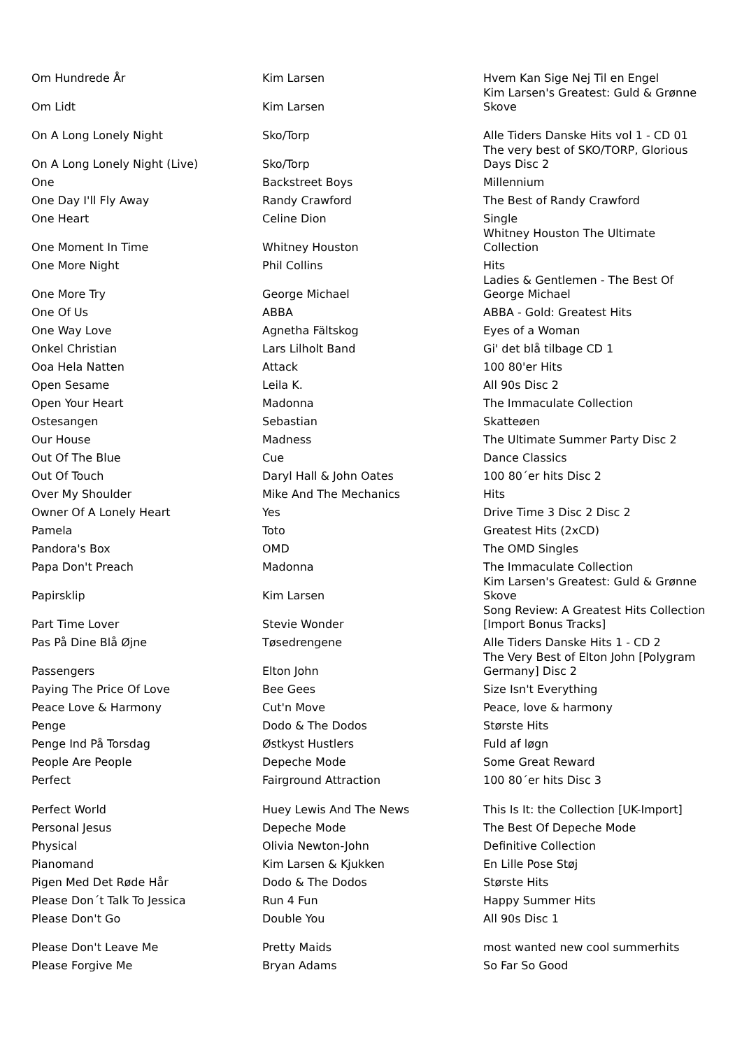| Om Hundrede År | Kim Larsen | Hvem Kan Sige Nej Til en Engel |
| Om Lidt | Kim Larsen | Kim Larsen's Greatest: Guld & Grønne Skove |
| On A Long Lonely Night | Sko/Torp | Alle Tiders Danske Hits vol 1 - CD 01 |
| On A Long Lonely Night (Live) | Sko/Torp | The very best of SKO/TORP, Glorious Days Disc 2 |
| One | Backstreet Boys | Millennium |
| One Day I'll Fly Away | Randy Crawford | The Best of Randy Crawford |
| One Heart | Celine Dion | Single |
| One Moment In Time | Whitney Houston | Whitney Houston The Ultimate Collection |
| One More Night | Phil Collins | Hits |
| One More Try | George Michael | Ladies & Gentlemen - The Best Of George Michael |
| One Of Us | ABBA | ABBA - Gold: Greatest Hits |
| One Way Love | Agnetha Fältskog | Eyes of a Woman |
| Onkel Christian | Lars Lilholt Band | Gi' det blå tilbage CD 1 |
| Ooa Hela Natten | Attack | 100 80'er Hits |
| Open Sesame | Leila K. | All 90s Disc 2 |
| Open Your Heart | Madonna | The Immaculate Collection |
| Ostesangen | Sebastian | Skatteøen |
| Our House | Madness | The Ultimate Summer Party Disc 2 |
| Out Of The Blue | Cue | Dance Classics |
| Out Of Touch | Daryl Hall & John Oates | 100 80´er hits Disc 2 |
| Over My Shoulder | Mike And The Mechanics | Hits |
| Owner Of A Lonely Heart | Yes | Drive Time 3 Disc 2 Disc 2 |
| Pamela | Toto | Greatest Hits (2xCD) |
| Pandora's Box | OMD | The OMD Singles |
| Papa Don't Preach | Madonna | The Immaculate Collection |
| Papirsklip | Kim Larsen | Kim Larsen's Greatest: Guld & Grønne Skove |
| Part Time Lover | Stevie Wonder | Song Review: A Greatest Hits Collection [Import Bonus Tracks] |
| Pas På Dine Blå Øjne | Tøsedrengene | Alle Tiders Danske Hits 1 - CD 2 |
| Passengers | Elton John | The Very Best of Elton John [Polygram Germany] Disc 2 |
| Paying The Price Of Love | Bee Gees | Size Isn't Everything |
| Peace Love & Harmony | Cut'n Move | Peace, love & harmony |
| Penge | Dodo & The Dodos | Største Hits |
| Penge Ind På Torsdag | Østkyst Hustlers | Fuld af løgn |
| People Are People | Depeche Mode | Some Great Reward |
| Perfect | Fairground Attraction | 100 80´er hits Disc 3 |
| Perfect World | Huey Lewis And The News | This Is It: the Collection [UK-Import] |
| Personal Jesus | Depeche Mode | The Best Of Depeche Mode |
| Physical | Olivia Newton-John | Definitive Collection |
| Pianomand | Kim Larsen & Kjukken | En Lille Pose Støj |
| Pigen Med Det Røde Hår | Dodo & The Dodos | Største Hits |
| Please Don´t Talk To Jessica | Run 4 Fun | Happy Summer Hits |
| Please Don't Go | Double You | All 90s Disc 1 |
| Please Don't Leave Me | Pretty Maids | most wanted new cool summerhits |
| Please Forgive Me | Bryan Adams | So Far So Good |